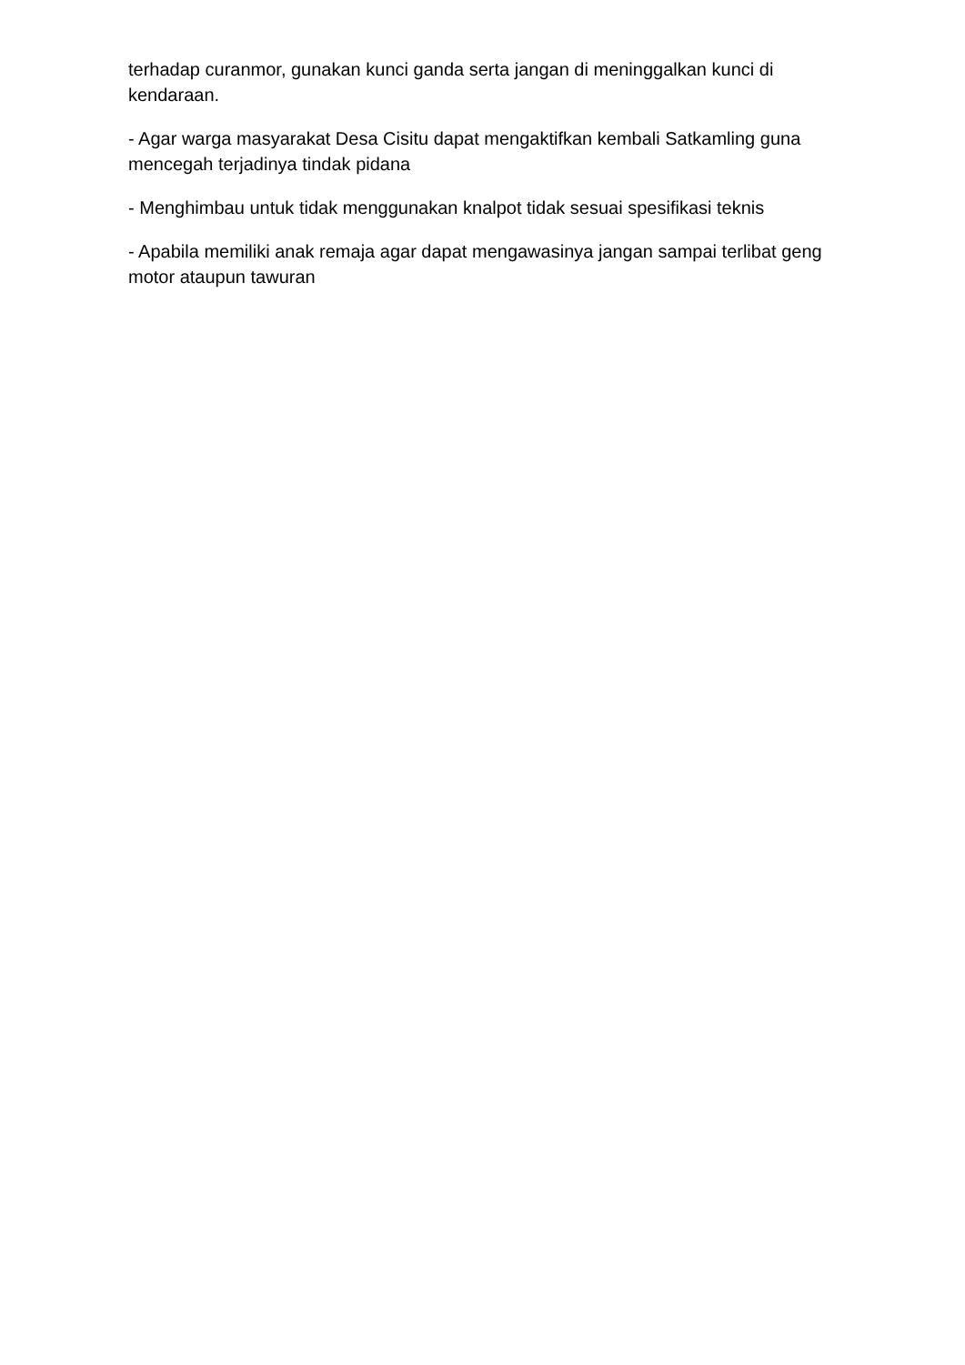terhadap curanmor, gunakan kunci ganda serta jangan di meninggalkan kunci di kendaraan.
- Agar warga masyarakat Desa Cisitu dapat mengaktifkan kembali Satkamling guna mencegah terjadinya tindak pidana
- Menghimbau untuk tidak menggunakan knalpot tidak sesuai spesifikasi teknis
- Apabila memiliki anak remaja agar dapat mengawasinya jangan sampai terlibat geng motor ataupun tawuran